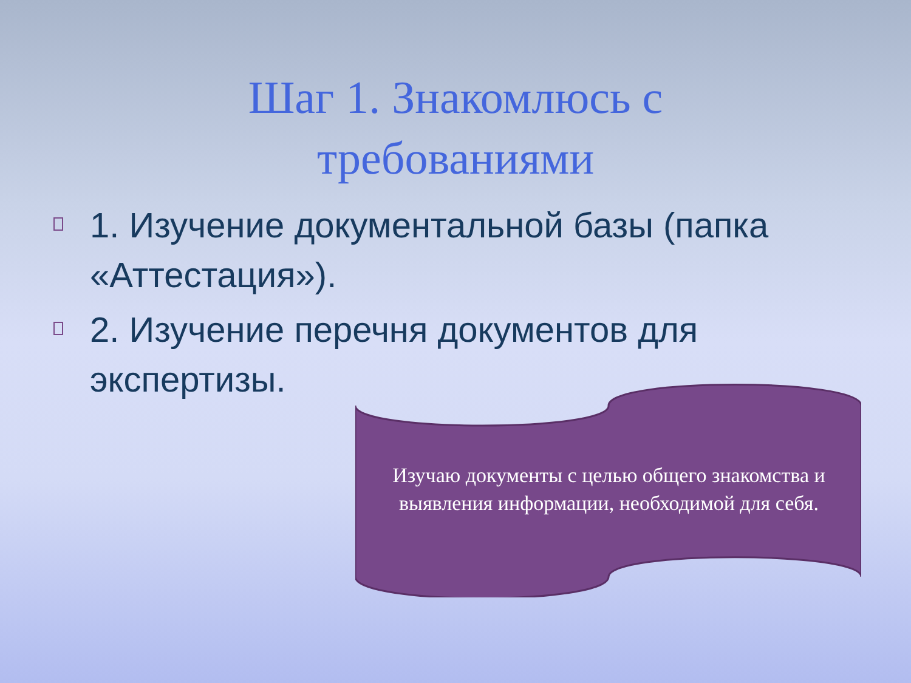Шаг 1. Знакомлюсь с
требованиями
1. Изучение документальной базы (папка «Аттестация»).
2. Изучение перечня документов для экспертизы.
Изучаю документы с целью общего знакомства и выявления информации, необходимой для себя.